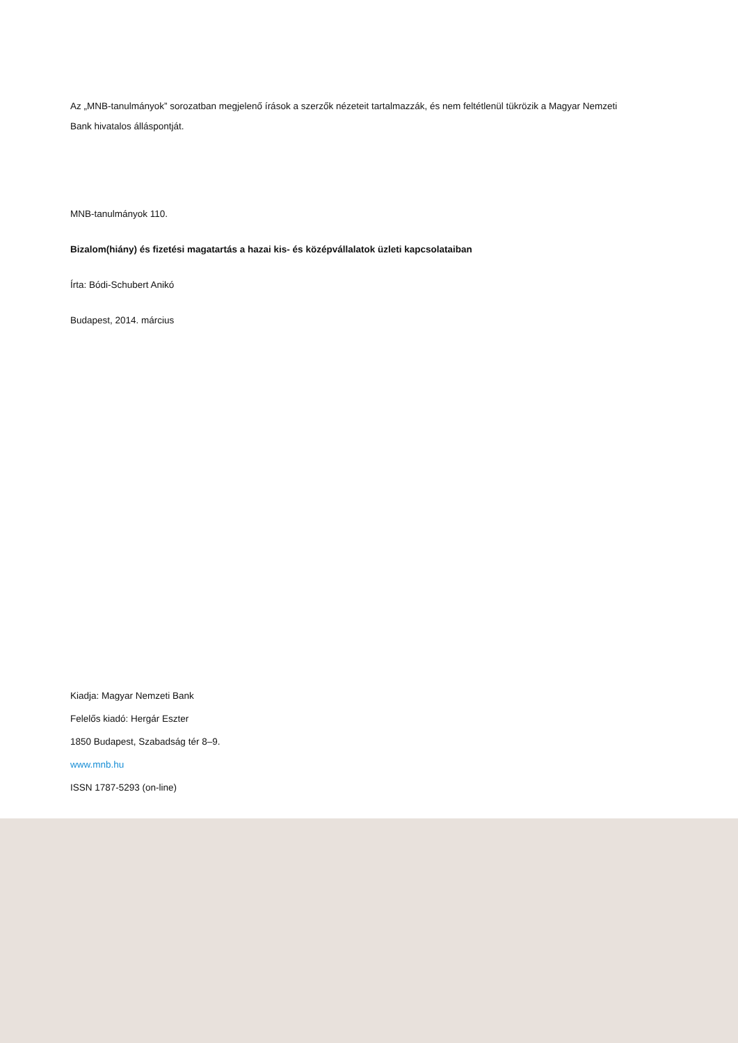Az „MNB-tanulmányok” sorozatban megjelenő írások a szerzők nézeteit tartalmazzák, és nem feltétlenül tükrözik a Magyar Nemzeti Bank hivatalos álláspontját.
MNB-tanulmányok 110.
Bizalom(hiány) és fizetési magatartás a hazai kis- és középvállalatok üzleti kapcsolataiban
Írta: Bódi-Schubert Anikó
Budapest, 2014. március
Kiadja: Magyar Nemzeti Bank
Felelős kiadó: Hergár Eszter
1850 Budapest, Szabadság tér 8–9.
www.mnb.hu
ISSN 1787-5293 (on-line)